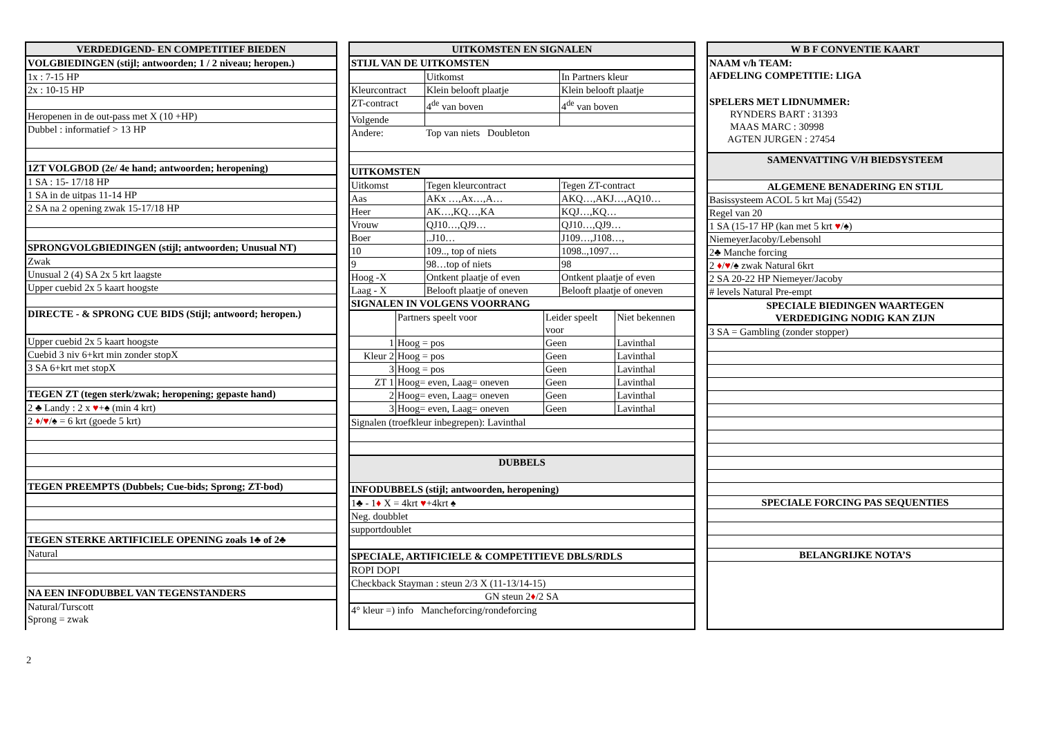| VERDEDIGEND- EN COMPETITIEF BIEDEN |
| --- |
| VOLGBIEDINGEN (stijl; antwoorden; 1 / 2 niveau; heropen.) |
| 1x : 7-15 HP |
| 2x : 10-15 HP |
| Heropenen in de out-pass met X (10 +HP) |
| Dubbel : informatief > 13 HP |
| 1ZT VOLGBOD (2e/ 4e hand; antwoorden; heropening) |
| 1 SA : 15- 17/18 HP |
| 1 SA in de uitpas 11-14 HP |
| 2 SA na 2 opening zwak 15-17/18 HP |
| SPRONGVOLGBIEDINGEN (stijl; antwoorden; Unusual NT) |
| Zwak |
| Unusual 2 (4) SA 2x 5 krt laagste |
| Upper cuebid 2x 5 kaart hoogste |
| DIRECTE - & SPRONG CUE BIDS (Stijl; antwoord; heropen.) |
| Upper cuebid 2x 5 kaart hoogste |
| Cuebid 3 niv 6+krt min zonder stopX |
| 3 SA 6+krt met stopX |
| TEGEN ZT (tegen sterk/zwak; heropening; gepaste hand) |
| 2 ♣ Landy : 2 x ♥ +♠ (min 4 krt) |
| 2 ♦ / ♥ /♠ = 6 krt (goede 5 krt) |
| TEGEN PREEMPTS (Dubbels; Cue-bids; Sprong; ZT-bod) |
| TEGEN STERKE ARTIFICIELE OPENING zoals 1♣ of 2♣ |
| Natural |
| NA EEN INFODUBBEL VAN TEGENSTANDERS |
| Natural/Turscott Sprong = zwak |
| UITKOMSTEN EN SIGNALEN | | |
| --- | --- | --- |
| STIJL VAN DE UITKOMSTEN | | |
| | Uitkomst | In Partners kleur |
| Kleurcontract | Klein belooft plaatje | Klein belooft plaatje |
| ZT-contract | 4<sup>de</sup> van boven | 4<sup>de</sup> van boven |
| Volgende | | |
| Andere: | Top van niets Doubleton | |
| UITKOMSTEN | | |
| Uitkomst | Tegen kleurcontract | Tegen ZT-contract |
| Aas | AKx …,Ax…,A… | AKQ…,AKJ…,AQ10… |
| Heer | AK…,KQ…,KA | KQJ…,KQ… |
| Vrouw | QJ10…,QJ9… | QJ10…,QJ9… |
| Boer | ..J10… | J109…,J108…, |
| 10 | 109.., top of niets | 1098..,1097… |
| 9 | 98…top of niets | 98 |
| Hoog -X | Ontkent plaatje of even | Ontkent plaatje of even |
| Laag - X | Belooft plaatje of oneven | Belooft plaatje of oneven |
| SIGNALEN IN VOLGENS VOORRANG | | |
| | Partners speelt voor | Leider speelt voor | Niet bekennen |
| 1 | Hoog = pos | Geen | Lavinthal |
| Kleur 2 | Hoog = pos | Geen | Lavinthal |
| 3 | Hoog = pos | Geen | Lavinthal |
| ZT 1 | Hoog= even, Laag= oneven | Geen | Lavinthal |
| 2 | Hoog= even, Laag= oneven | Geen | Lavinthal |
| 3 | Hoog= even, Laag= oneven | Geen | Lavinthal |
| Signalen (troefkleur inbegrepen): Lavinthal |
| DUBBELS |
| INFODUBBELS (stijl; antwoorden, heropening) |
| 1♣ - 1 ♦ X = 4krt ♥ +4krt ♠ |
| Neg. doubblet |
| supportdoublet |
| SPECIALE, ARTIFICIELE & COMPETITIEVE DBLS/RDLS |
| ROPI DOPI |
| Checkback Stayman : steun 2/3 X (11-13/14-15) |
| GN steun 2 ♦ /2 SA |
| 4° kleur =) info Mancheforcing/rondeforcing |
| W B F CONVENTIE KAART |
| --- |
| NAAM v/h TEAM: |
| AFDELING COMPETITIE: LIGA |
| SPELERS MET LIDNUMMER: |
| RYNDERS BART : 31393 |
| MAAS MARC : 30998 |
| AGTEN JURGEN : 27454 |
| SAMENVATTING V/H BIEDSYSTEEM |
| ALGEMENE BENADERING EN STIJL |
| Basissysteem ACOL 5 krt Maj (5542) |
| Regel van 20 |
| 1 SA (15-17 HP (kan met 5 krt ♥ /♠) |
| NiemeyerJacoby/Lebensohl |
| 2♣ Manche forcing |
| 2 ♦ / ♥ /♠ zwak Natural 6krt |
| 2 SA 20-22 HP Niemeyer/Jacoby |
| # levels Natural Pre-empt |
| SPECIALE BIEDINGEN WAARTEGEN VERDEDIGING NODIG KAN ZIJN |
| 3 SA = Gambling (zonder stopper) |
| SPECIALE FORCING PAS SEQUENTIES |
| BELANGRIJKE NOTA’S |
2